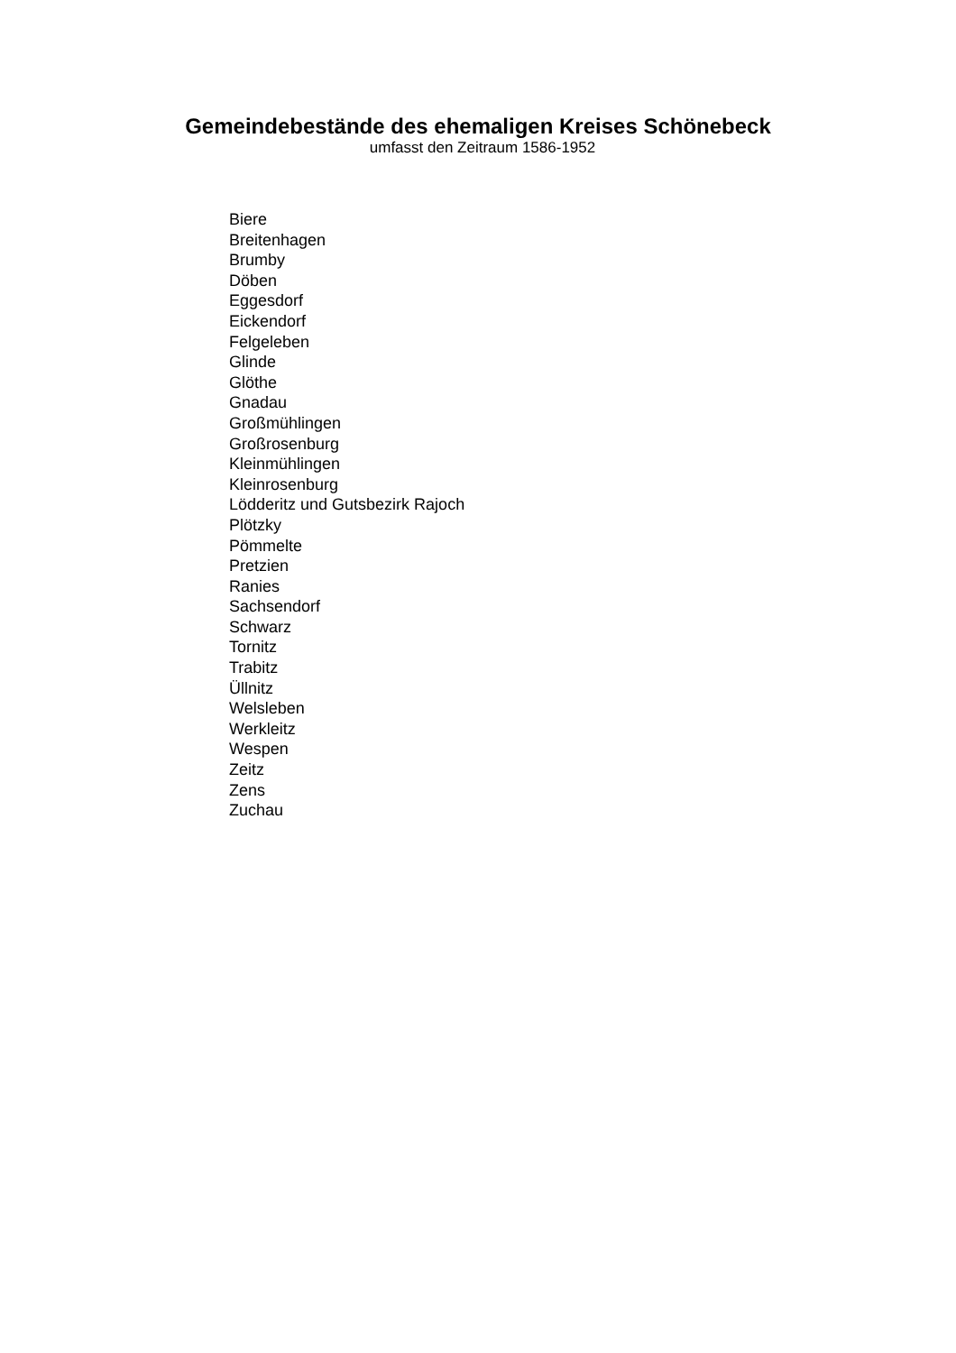Gemeindebestände des ehemaligen Kreises Schönebeck
umfasst den Zeitraum 1586-1952
Biere
Breitenhagen
Brumby
Döben
Eggesdorf
Eickendorf
Felgeleben
Glinde
Glöthe
Gnadau
Großmühlingen
Großrosenburg
Kleinmühlingen
Kleinrosenburg
Lödderitz und Gutsbezirk Rajoch
Plötzky
Pömmelte
Pretzien
Ranies
Sachsendorf
Schwarz
Tornitz
Trabitz
Üllnitz
Welsleben
Werkleitz
Wespen
Zeitz
Zens
Zuchau